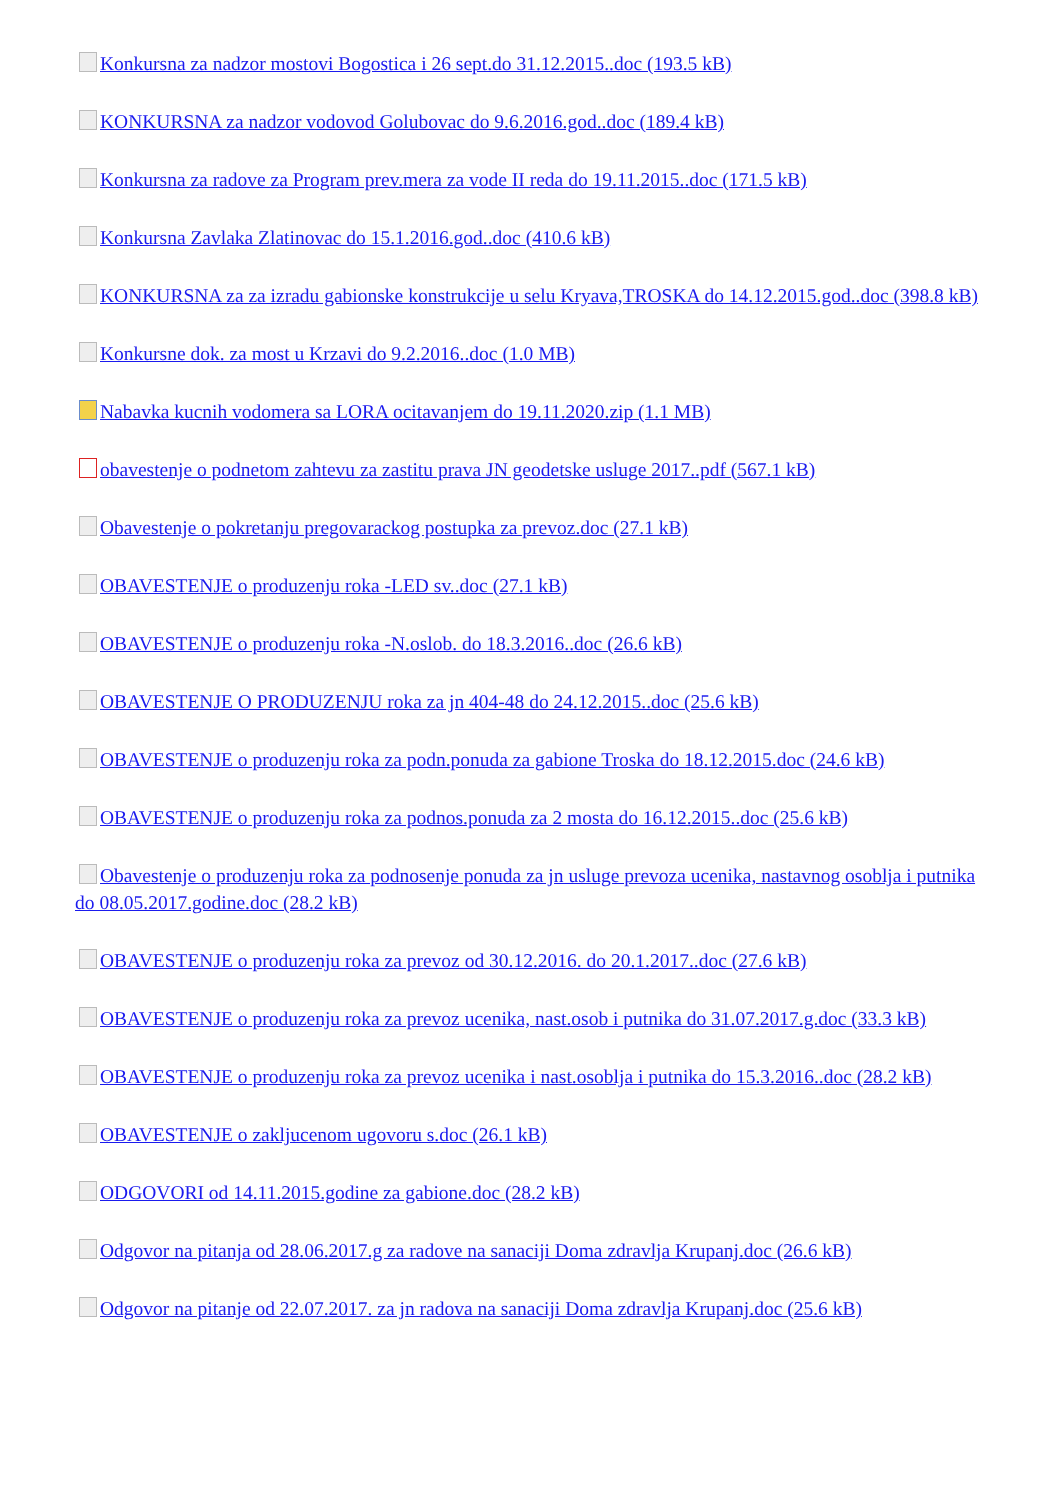Konkursna za nadzor mostovi Bogostica i 26 sept.do 31.12.2015..doc (193.5 kB)
KONKURSNA za nadzor vodovod Golubovac do 9.6.2016.god..doc (189.4 kB)
Konkursna za radove za Program prev.mera za vode II reda do 19.11.2015..doc (171.5 kB)
Konkursna Zavlaka Zlatinovac do 15.1.2016.god..doc (410.6 kB)
KONKURSNA za za izradu gabionske konstrukcije u selu Kryava,TROSKA do 14.12.2015.god..doc (398.8 kB)
Konkursne dok. za most u Krzavi do 9.2.2016..doc (1.0 MB)
Nabavka kucnih vodomera sa LORA ocitavanjem do 19.11.2020.zip (1.1 MB)
obavestenje o podnetom zahtevu za zastitu prava JN geodetske usluge 2017..pdf (567.1 kB)
Obavestenje o pokretanju pregovarackog postupka za prevoz.doc (27.1 kB)
OBAVESTENJE o produzenju roka -LED sv..doc (27.1 kB)
OBAVESTENJE o produzenju roka -N.oslob. do 18.3.2016..doc (26.6 kB)
OBAVESTENJE O PRODUZENJU roka za jn 404-48 do 24.12.2015..doc (25.6 kB)
OBAVESTENJE o produzenju roka za podn.ponuda za gabione Troska do 18.12.2015.doc (24.6 kB)
OBAVESTENJE o produzenju roka za podnos.ponuda za 2 mosta do 16.12.2015..doc (25.6 kB)
Obavestenje o produzenju roka za podnosenje ponuda za jn usluge prevoza ucenika, nastavnog osoblja i putnika do 08.05.2017.godine.doc (28.2 kB)
OBAVESTENJE o produzenju roka za prevoz od 30.12.2016. do 20.1.2017..doc (27.6 kB)
OBAVESTENJE o produzenju roka za prevoz ucenika, nast.osob i putnika do 31.07.2017.g.doc (33.3 kB)
OBAVESTENJE o produzenju roka za prevoz ucenika i nast.osoblja i putnika do 15.3.2016..doc (28.2 kB)
OBAVESTENJE o zakljucenom ugovoru s.doc (26.1 kB)
ODGOVORI od 14.11.2015.godine za gabione.doc (28.2 kB)
Odgovor na pitanja od 28.06.2017.g za radove na sanaciji Doma zdravlja Krupanj.doc (26.6 kB)
Odgovor na pitanje od 22.07.2017. za jn radova na sanaciji Doma zdravlja Krupanj.doc (25.6 kB)